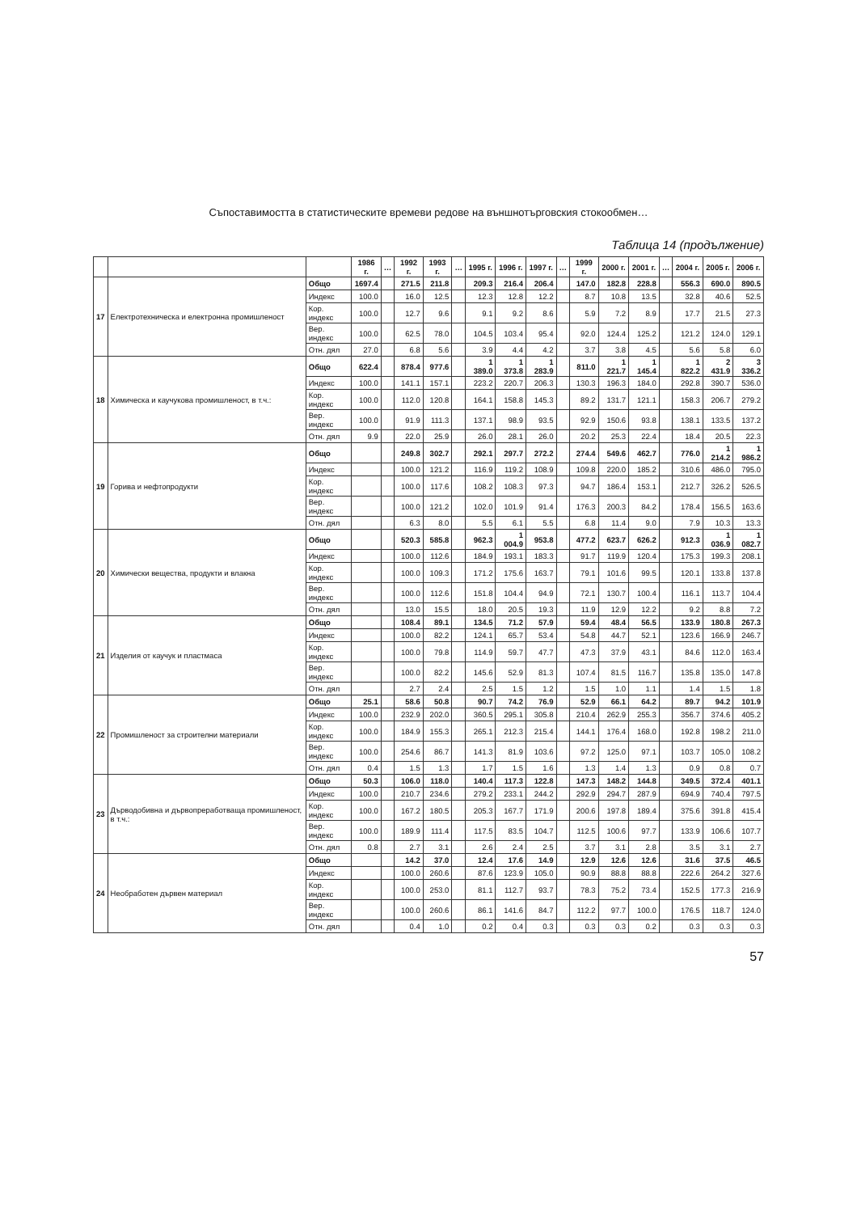Съпоставимостта в статистическите времеви редове на външнотърговския стокообмен…
Таблица 14 (продължение)
| | | | 1986 г. | … | 1992 г. | 1993 г. | … | 1995 г. | 1996 г. | 1997 г. | … | 1999 г. | 2000 г. | 2001 г. | … | 2004 г. | 2005 г. | 2006 г. |
| --- | --- | --- | --- | --- | --- | --- | --- | --- | --- | --- | --- | --- | --- | --- | --- | --- | --- | --- |
| 17 | Електротехническа и електронна промишленост | Общо | 1697.4 | | 271.5 | 211.8 | | 209.3 | 216.4 | 206.4 | | 147.0 | 182.8 | 228.8 | | 556.3 | 690.0 | 890.5 |
| | | Индекс | 100.0 | | 16.0 | 12.5 | | 12.3 | 12.8 | 12.2 | | 8.7 | 10.8 | 13.5 | | 32.8 | 40.6 | 52.5 |
| | | Кор. индекс | 100.0 | | 12.7 | 9.6 | | 9.1 | 9.2 | 8.6 | | 5.9 | 7.2 | 8.9 | | 17.7 | 21.5 | 27.3 |
| | | Вер. индекс | 100.0 | | 62.5 | 78.0 | | 104.5 | 103.4 | 95.4 | | 92.0 | 124.4 | 125.2 | | 121.2 | 124.0 | 129.1 |
| | | Отн. дял | 27.0 | | 6.8 | 5.6 | | 3.9 | 4.4 | 4.2 | | 3.7 | 3.8 | 4.5 | | 5.6 | 5.8 | 6.0 |
| 18 | Химическа и каучукова промишленост, в т.ч.: | Общо | 622.4 | | 878.4 | 977.6 | | 1 389.0 | 1 373.8 | 1 283.9 | | 811.0 | 1 221.7 | 1 145.4 | | 1 822.2 | 2 431.9 | 3 336.2 |
| | | Индекс | 100.0 | | 141.1 | 157.1 | | 223.2 | 220.7 | 206.3 | | 130.3 | 196.3 | 184.0 | | 292.8 | 390.7 | 536.0 |
| | | Кор. индекс | 100.0 | | 112.0 | 120.8 | | 164.1 | 158.8 | 145.3 | | 89.2 | 131.7 | 121.1 | | 158.3 | 206.7 | 279.2 |
| | | Вер. индекс | 100.0 | | 91.9 | 111.3 | | 137.1 | 98.9 | 93.5 | | 92.9 | 150.6 | 93.8 | | 138.1 | 133.5 | 137.2 |
| | | Отн. дял | 9.9 | | 22.0 | 25.9 | | 26.0 | 28.1 | 26.0 | | 20.2 | 25.3 | 22.4 | | 18.4 | 20.5 | 22.3 |
| 19 | Горива и нефтопродукти | Общо | | | 249.8 | 302.7 | | 292.1 | 297.7 | 272.2 | | 274.4 | 549.6 | 462.7 | | 776.0 | 1 214.2 | 1 986.2 |
| | | Индекс | | | 100.0 | 121.2 | | 116.9 | 119.2 | 108.9 | | 109.8 | 220.0 | 185.2 | | 310.6 | 486.0 | 795.0 |
| | | Кор. индекс | | | 100.0 | 117.6 | | 108.2 | 108.3 | 97.3 | | 94.7 | 186.4 | 153.1 | | 212.7 | 326.2 | 526.5 |
| | | Вер. индекс | | | 100.0 | 121.2 | | 102.0 | 101.9 | 91.4 | | 176.3 | 200.3 | 84.2 | | 178.4 | 156.5 | 163.6 |
| | | Отн. дял | | | 6.3 | 8.0 | | 5.5 | 6.1 | 5.5 | | 6.8 | 11.4 | 9.0 | | 7.9 | 10.3 | 13.3 |
| 20 | Химически вещества, продукти и влакна | Общо | | | 520.3 | 585.8 | | 962.3 | 1 004.9 | 953.8 | | 477.2 | 623.7 | 626.2 | | 912.3 | 1 036.9 | 1 082.7 |
| | | Индекс | | | 100.0 | 112.6 | | 184.9 | 193.1 | 183.3 | | 91.7 | 119.9 | 120.4 | | 175.3 | 199.3 | 208.1 |
| | | Кор. индекс | | | 100.0 | 109.3 | | 171.2 | 175.6 | 163.7 | | 79.1 | 101.6 | 99.5 | | 120.1 | 133.8 | 137.8 |
| | | Вер. индекс | | | 100.0 | 112.6 | | 151.8 | 104.4 | 94.9 | | 72.1 | 130.7 | 100.4 | | 116.1 | 113.7 | 104.4 |
| | | Отн. дял | | | 13.0 | 15.5 | | 18.0 | 20.5 | 19.3 | | 11.9 | 12.9 | 12.2 | | 9.2 | 8.8 | 7.2 |
| 21 | Изделия от каучук и пластмаса | Общо | | | 108.4 | 89.1 | | 134.5 | 71.2 | 57.9 | | 59.4 | 48.4 | 56.5 | | 133.9 | 180.8 | 267.3 |
| | | Индекс | | | 100.0 | 82.2 | | 124.1 | 65.7 | 53.4 | | 54.8 | 44.7 | 52.1 | | 123.6 | 166.9 | 246.7 |
| | | Кор. индекс | | | 100.0 | 79.8 | | 114.9 | 59.7 | 47.7 | | 47.3 | 37.9 | 43.1 | | 84.6 | 112.0 | 163.4 |
| | | Вер. индекс | | | 100.0 | 82.2 | | 145.6 | 52.9 | 81.3 | | 107.4 | 81.5 | 116.7 | | 135.8 | 135.0 | 147.8 |
| | | Отн. дял | | | 2.7 | 2.4 | | 2.5 | 1.5 | 1.2 | | 1.5 | 1.0 | 1.1 | | 1.4 | 1.5 | 1.8 |
| 22 | Промишленост за строителни материали | Общо | 25.1 | | 58.6 | 50.8 | | 90.7 | 74.2 | 76.9 | | 52.9 | 66.1 | 64.2 | | 89.7 | 94.2 | 101.9 |
| | | Индекс | 100.0 | | 232.9 | 202.0 | | 360.5 | 295.1 | 305.8 | | 210.4 | 262.9 | 255.3 | | 356.7 | 374.6 | 405.2 |
| | | Кор. индекс | 100.0 | | 184.9 | 155.3 | | 265.1 | 212.3 | 215.4 | | 144.1 | 176.4 | 168.0 | | 192.8 | 198.2 | 211.0 |
| | | Вер. индекс | 100.0 | | 254.6 | 86.7 | | 141.3 | 81.9 | 103.6 | | 97.2 | 125.0 | 97.1 | | 103.7 | 105.0 | 108.2 |
| | | Отн. дял | 0.4 | | 1.5 | 1.3 | | 1.7 | 1.5 | 1.6 | | 1.3 | 1.4 | 1.3 | | 0.9 | 0.8 | 0.7 |
| 23 | Дърводобивна и дървопреработваща промишленост, в т.ч.: | Общо | 50.3 | | 106.0 | 118.0 | | 140.4 | 117.3 | 122.8 | | 147.3 | 148.2 | 144.8 | | 349.5 | 372.4 | 401.1 |
| | | Индекс | 100.0 | | 210.7 | 234.6 | | 279.2 | 233.1 | 244.2 | | 292.9 | 294.7 | 287.9 | | 694.9 | 740.4 | 797.5 |
| | | Кор. индекс | 100.0 | | 167.2 | 180.5 | | 205.3 | 167.7 | 171.9 | | 200.6 | 197.8 | 189.4 | | 375.6 | 391.8 | 415.4 |
| | | Вер. индекс | 100.0 | | 189.9 | 111.4 | | 117.5 | 83.5 | 104.7 | | 112.5 | 100.6 | 97.7 | | 133.9 | 106.6 | 107.7 |
| | | Отн. дял | 0.8 | | 2.7 | 3.1 | | 2.6 | 2.4 | 2.5 | | 3.7 | 3.1 | 2.8 | | 3.5 | 3.1 | 2.7 |
| 24 | Необработен дървен материал | Общо | | | 14.2 | 37.0 | | 12.4 | 17.6 | 14.9 | | 12.9 | 12.6 | 12.6 | | 31.6 | 37.5 | 46.5 |
| | | Индекс | | | 100.0 | 260.6 | | 87.6 | 123.9 | 105.0 | | 90.9 | 88.8 | 88.8 | | 222.6 | 264.2 | 327.6 |
| | | Кор. индекс | | | 100.0 | 253.0 | | 81.1 | 112.7 | 93.7 | | 78.3 | 75.2 | 73.4 | | 152.5 | 177.3 | 216.9 |
| | | Вер. индекс | | | 100.0 | 260.6 | | 86.1 | 141.6 | 84.7 | | 112.2 | 97.7 | 100.0 | | 176.5 | 118.7 | 124.0 |
| | | Отн. дял | | | 0.4 | 1.0 | | 0.2 | 0.4 | 0.3 | | 0.3 | 0.3 | 0.2 | | 0.3 | 0.3 | 0.3 |
57